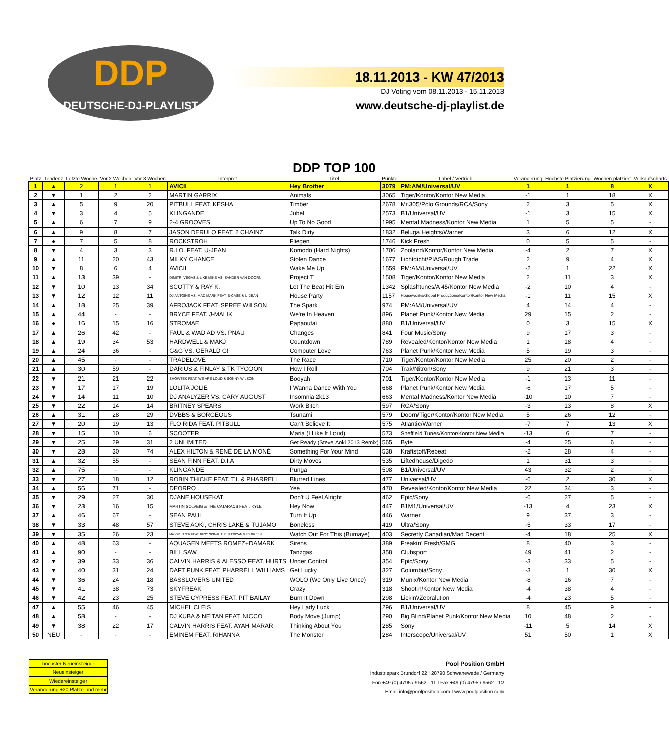DDP
DEUTSCHE-DJ-PLAYLIST
18.11.2013 - KW 47/2013
DJ Voting vom 08.11.2013 - 15.11.2013
www.deutsche-dj-playlist.de
| Platz | Tendenz | Letzte Woche | Vor 2 Wochen | Vor 3 Wochen | Interpret | DDP TOP 100 Titel | Punkte | Label / Vertrieb | Veränderung | Höchste Platzierung | Wochen platziert | Verkaufscharts |
| --- | --- | --- | --- | --- | --- | --- | --- | --- | --- | --- | --- | --- |
| 1 | ▲ | 2 | 1 | 1 | AVICII | Hey Brother | 3079 | PM:AM/Universal/UV | 1 | 1 | 8 | X |
| 2 | ▼ | 1 | 2 | 2 | MARTIN GARRIX | Animals | 3065 | Tiger/Kontor/Kontor New Media | -1 | 1 | 18 | X |
| 3 | ▲ | 5 | 9 | 20 | PITBULL FEAT. KESHA | Timber | 2678 | Mr.305/Polo Grounds/RCA/Sony | 2 | 3 | 5 | X |
| 4 | ▼ | 3 | 4 | 5 | KLINGANDE | Jubel | 2573 | B1/Universal/UV | -1 | 3 | 15 | X |
| 5 | ▲ | 6 | 7 | 9 | 2-4 GROOVES | Up To No Good | 1995 | Mental Madness/Kontor New Media | 1 | 5 | 5 | - |
| 6 | ▲ | 9 | 8 | 7 | JASON DERULO FEAT. 2 CHAINZ | Talk Dirty | 1832 | Beluga Heights/Warner | 3 | 6 | 12 | X |
| 7 | ● | 7 | 5 | 8 | ROCKSTROH | Fliegen | 1746 | Kick Fresh | 0 | 5 | 5 | - |
| 8 | ▼ | 4 | 3 | 3 | R.I.O. FEAT. U-JEAN | Komodo (Hard Nights) | 1706 | Zooland/Kontor/Kontor New Media | -4 | 2 | 7 | X |
| 9 | ▲ | 11 | 20 | 43 | MILKY CHANCE | Stolen Dance | 1677 | Lichtdicht/PIAS/Rough Trade | 2 | 9 | 4 | X |
| 10 | ▼ | 8 | 6 | 4 | AVICII | Wake Me Up | 1559 | PM:AM/Universal/UV | -2 | 1 | 22 | X |
| 11 | ▲ | 13 | 39 | - | DIMITRI VEGAS & LIKE MIKE VS. SANDER VAN DOORN | Project T | 1508 | Tiger/Kontor/Kontor New Media | 2 | 11 | 3 | X |
| 12 | ▼ | 10 | 13 | 34 | SCOTTY & RAY K. | Let The Beat Hit Em | 1342 | Splashtunes/A 45/Kontor New Media | -2 | 10 | 4 | - |
| 13 | ▼ | 12 | 12 | 11 | DJ ANTOINE VS. MAD MARK FEAT. B-CASE & U-JEAN | House Party | 1157 | Houseworks/Global Productions/Kontor/Kontor New Media | -1 | 11 | 15 | X |
| 14 | ▲ | 18 | 25 | 39 | AFROJACK FEAT. SPREE WILSON | The Spark | 974 | PM:AM/Universal/UV | 4 | 14 | 4 | - |
| 15 | ▲ | 44 | - | - | BRYCE FEAT. J-MALIK | We're In Heaven | 896 | Planet Punk/Kontor New Media | 29 | 15 | 2 | - |
| 16 | ● | 16 | 15 | 16 | STROMAE | Papaoutai | 880 | B1/Universal/UV | 0 | 3 | 15 | X |
| 17 | ▲ | 26 | 42 | - | FAUL & WAD AD VS. PNAU | Changes | 841 | Four Music/Sony | 9 | 17 | 3 | - |
| 18 | ▲ | 19 | 34 | 53 | HARDWELL & MAKJ | Countdown | 789 | Revealed/Kontor/Kontor New Media | 1 | 18 | 4 | - |
| 19 | ▲ | 24 | 36 | - | G&G VS. GERALD G! | Computer Love | 763 | Planet Punk/Kontor New Media | 5 | 19 | 3 | - |
| 20 | ▲ | 45 | - | - | TRADELOVE | The Race | 710 | Tiger/Kontor/Kontor New Media | 25 | 20 | 2 | - |
| 21 | ▲ | 30 | 59 | - | DARIUS & FINLAY & TK TYCOON | How I Roll | 704 | Trak/Nitron/Sony | 9 | 21 | 3 | - |
| 22 | ▼ | 21 | 21 | 22 | SHOWTEK FEAT. WE ARE LOUD & SONNY WILSON | Booyah | 701 | Tiger/Kontor/Kontor New Media | -1 | 13 | 11 | - |
| 23 | ▼ | 17 | 17 | 19 | LOLITA JOLIE | I Wanna Dance With You | 668 | Planet Punk/Kontor New Media | -6 | 17 | 5 | - |
| 24 | ▼ | 14 | 11 | 10 | DJ ANALYZER VS. CARY AUGUST | Insomnia 2k13 | 663 | Mental Madness/Kontor New Media | -10 | 10 | 7 | - |
| 25 | ▼ | 22 | 14 | 14 | BRITNEY SPEARS | Work Bitch | 597 | RCA/Sony | -3 | 13 | 8 | X |
| 26 | ▲ | 31 | 28 | 29 | DVBBS & BORGEOUS | Tsunami | 579 | Doorn/Tiger/Kontor/Kontor New Media | 5 | 26 | 12 | - |
| 27 | ▼ | 20 | 19 | 13 | FLO RIDA FEAT. PITBULL | Can't Believe It | 575 | Atlantic/Warner | -7 | 7 | 13 | X |
| 28 | ▼ | 15 | 10 | 6 | SCOOTER | Maria (I Like It Loud) | 573 | Sheffield Tunes/Kontor/Kontor New Media | -13 | 6 | 7 | - |
| 29 | ▼ | 25 | 29 | 31 | 2 UNLIMITED | Get Ready (Steve Aoki 2013 Remix) | 565 | Byte | -4 | 25 | 6 | - |
| 30 | ▼ | 28 | 30 | 74 | ALEX HILTON & RENÉ DE LA MONÉ | Something For Your Mind | 538 | Kraftstoff/Rebeat | -2 | 28 | 4 | - |
| 31 | ▲ | 32 | 55 | - | SEAN FINN FEAT. D.I.A | Dirty Moves | 535 | Liftedhouse/Digedo | 1 | 31 | 3 | - |
| 32 | ▲ | 75 | - | - | KLINGANDE | Punga | 508 | B1/Universal/UV | 43 | 32 | 2 | - |
| 33 | ▼ | 27 | 18 | 12 | ROBIN THICKE FEAT. T.I. & PHARRELL | Blurred Lines | 477 | Universal/UV | -6 | 2 | 30 | X |
| 34 | ▲ | 56 | 71 | - | DEORRO | Yee | 470 | Revealed/Kontor/Kontor New Media | 22 | 34 | 3 | - |
| 35 | ▼ | 29 | 27 | 30 | DJANE HOUSEKAT | Don't U Feel Alright | 462 | Epic/Sony | -6 | 27 | 5 | - |
| 36 | ▼ | 23 | 16 | 15 | MARTIN SOLVEIG & THE CATARACS FEAT. KYLE | Hey Now | 447 | B1M1/Universal/UV | -13 | 4 | 23 | X |
| 37 | ▲ | 46 | 67 | - | SEAN PAUL | Turn It Up | 446 | Warner | 9 | 37 | 3 | - |
| 38 | ▼ | 33 | 48 | 57 | STEVE AOKI, CHRIS LAKE & TUJAMO | Boneless | 419 | Ultra/Sony | -5 | 33 | 17 | - |
| 39 | ▼ | 35 | 26 | 23 | MAJOR LAZER FEAT. BUSY SIGNAL THE FLEXICAN & FS GREEN | Watch Out For This (Bumaye) | 403 | Secretly Canadian/Mad Decent | -4 | 18 | 25 | X |
| 40 | ▲ | 48 | 63 | - | AQUAGEN MEETS ROMEZ+DAMARK | Sirens | 389 | Freakin' Fresh/GMG | 8 | 40 | 3 | - |
| 41 | ▲ | 90 | - | - | BILL SAW | Tanzgas | 358 | Clubsport | 49 | 41 | 2 | - |
| 42 | ▼ | 39 | 33 | 36 | CALVIN HARRIS & ALESSO FEAT. HURTS | Under Control | 354 | Epic/Sony | -3 | 33 | 5 | - |
| 43 | ▼ | 40 | 31 | 24 | DAFT PUNK FEAT. PHARRELL WILLIAMS | Get Lucky | 327 | Columbia/Sony | -3 | 1 | 30 | X |
| 44 | ▼ | 36 | 24 | 18 | BASSLOVERS UNITED | WOLO (We Only Live Once) | 319 | Munix/Kontor New Media | -8 | 16 | 7 | - |
| 45 | ▼ | 41 | 38 | 73 | SKYFREAK | Crazy | 318 | Shootin/Kontor New Media | -4 | 38 | 4 | - |
| 46 | ▼ | 42 | 23 | 25 | STEVE CYPRESS FEAT. PIT BAILAY | Burn It Down | 298 | Lickin'/Zebralution | -4 | 23 | 5 | - |
| 47 | ▲ | 55 | 46 | 45 | MICHEL CLEIS | Hey Lady Luck | 296 | B1/Universal/UV | 8 | 45 | 9 | - |
| 48 | ▲ | 58 | - | - | DJ KUBA & NE!TAN FEAT. NICCO | Body Move (Jump) | 290 | Big Blind/Planet Punk/Kontor New Media | 10 | 48 | 2 | - |
| 49 | ▼ | 38 | 22 | 17 | CALVIN HARRIS FEAT. AYAH MARAR | Thinking About You | 285 | Sony | -11 | 5 | 14 | X |
| 50 | NEU | - | - | - | EMINEM FEAT. RIHANNA | The Monster | 284 | Interscope/Universal/UV | 51 | 50 | 1 | X |
höchster Neueinsteiger
Neueinsteiger
Wiedereinsteiger
Veränderung +20 Plätze und mehr
Pool Position GmbH
Industriepark Brundorf 22 I 28790 Schwanewede / Germany
Fon +49 (0) 4795 / 9562 - 11 I Fax +49 (0) 4795 / 9562 - 12
Email info@poolposition.com I www.poolposition.com